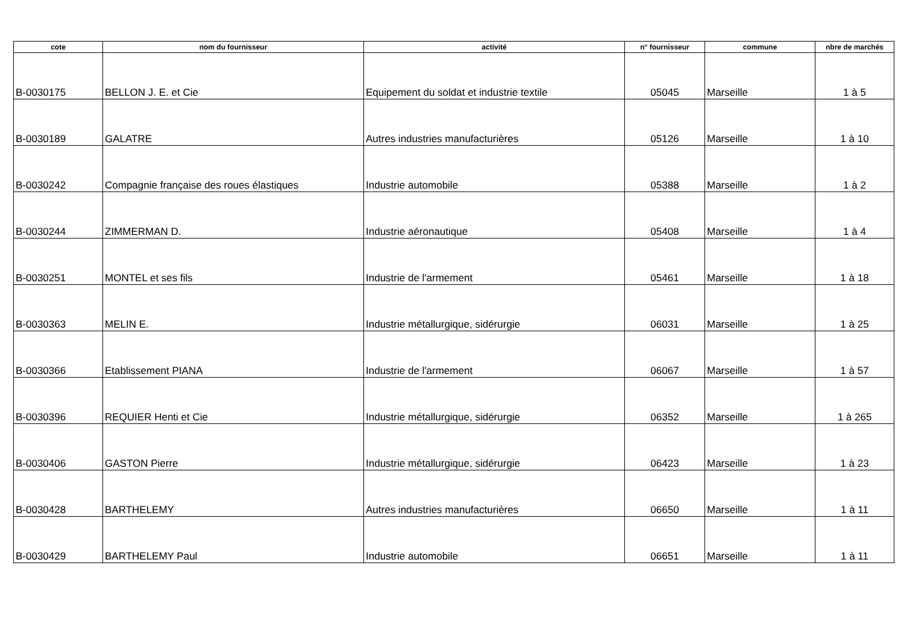| cote | nom du fournisseur | activité | n° fournisseur | commune | nbre de marchés |
| --- | --- | --- | --- | --- | --- |
| B-0030175 | BELLON J. E. et Cie | Equipement du soldat et industrie textile | 05045 | Marseille | 1 à 5 |
| B-0030189 | GALATRE | Autres industries manufacturières | 05126 | Marseille | 1 à 10 |
| B-0030242 | Compagnie française des roues élastiques | Industrie automobile | 05388 | Marseille | 1 à 2 |
| B-0030244 | ZIMMERMAN D. | Industrie aéronautique | 05408 | Marseille | 1 à 4 |
| B-0030251 | MONTEL et ses fils | Industrie de l'armement | 05461 | Marseille | 1 à 18 |
| B-0030363 | MELIN E. | Industrie métallurgique, sidérurgie | 06031 | Marseille | 1 à 25 |
| B-0030366 | Etablissement PIANA | Industrie de l'armement | 06067 | Marseille | 1 à 57 |
| B-0030396 | REQUIER Henti et Cie | Industrie métallurgique, sidérurgie | 06352 | Marseille | 1 à 265 |
| B-0030406 | GASTON Pierre | Industrie métallurgique, sidérurgie | 06423 | Marseille | 1 à 23 |
| B-0030428 | BARTHELEMY | Autres industries manufacturières | 06650 | Marseille | 1 à 11 |
| B-0030429 | BARTHELEMY Paul | Industrie automobile | 06651 | Marseille | 1 à 11 |